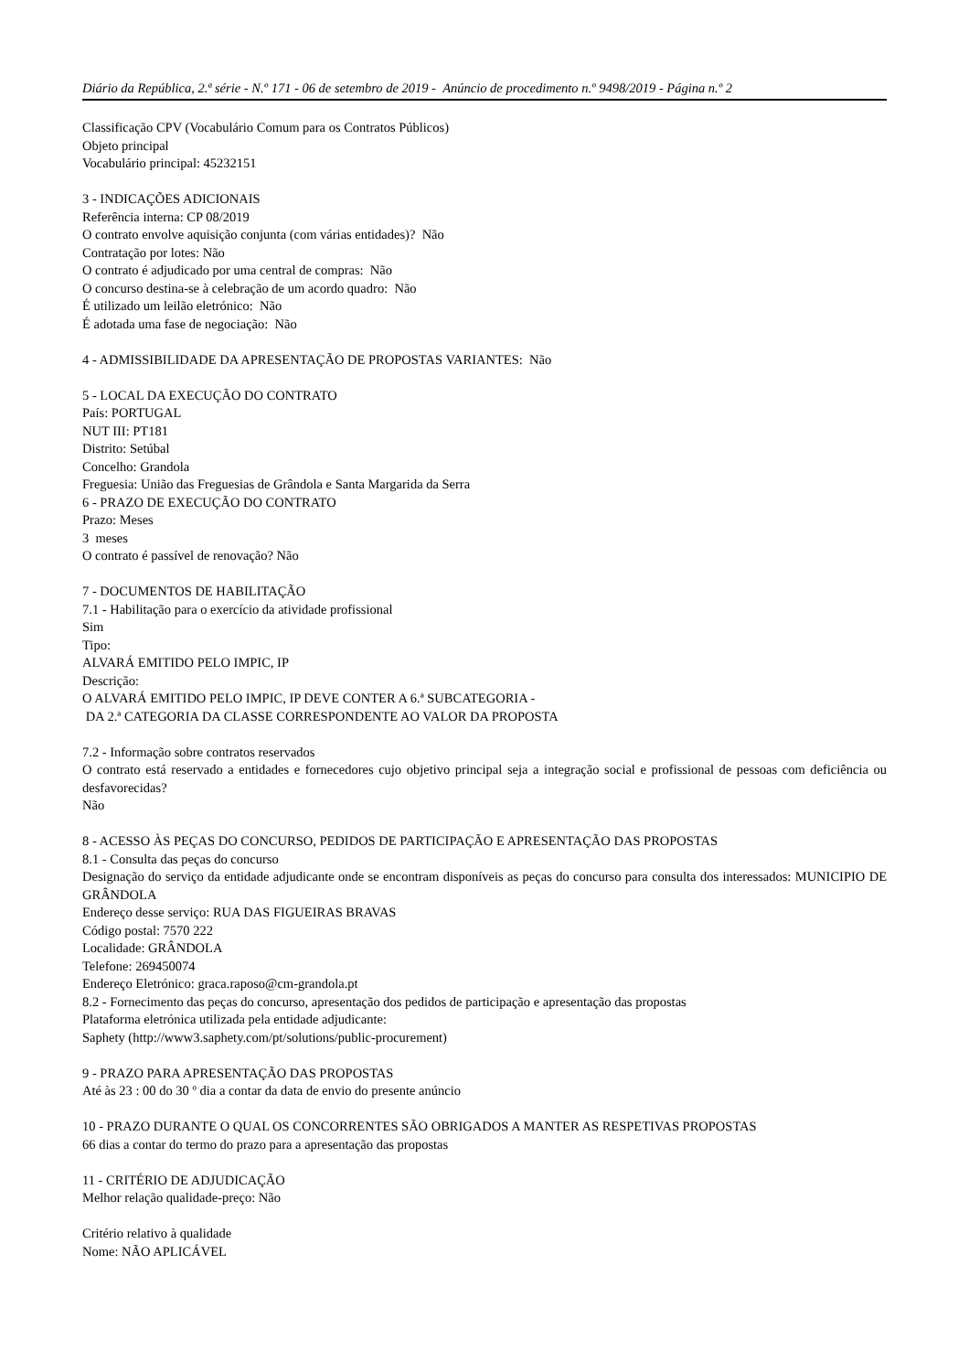Diário da República, 2.ª série - N.º 171 - 06 de setembro de 2019 - Anúncio de procedimento n.º 9498/2019 - Página n.º 2
Classificação CPV (Vocabulário Comum para os Contratos Públicos)
Objeto principal
Vocabulário principal: 45232151
3 - INDICAÇÕES ADICIONAIS
Referência interna: CP 08/2019
O contrato envolve aquisição conjunta (com várias entidades)? Não
Contratação por lotes: Não
O contrato é adjudicado por uma central de compras: Não
O concurso destina-se à celebração de um acordo quadro: Não
É utilizado um leilão eletrónico: Não
É adotada uma fase de negociação: Não
4 - ADMISSIBILIDADE DA APRESENTAÇÃO DE PROPOSTAS VARIANTES: Não
5 - LOCAL DA EXECUÇÃO DO CONTRATO
País: PORTUGAL
NUT III: PT181
Distrito: Setúbal
Concelho: Grandola
Freguesia: União das Freguesias de Grândola e Santa Margarida da Serra
6 - PRAZO DE EXECUÇÃO DO CONTRATO
Prazo: Meses
3 meses
O contrato é passível de renovação? Não
7 - DOCUMENTOS DE HABILITAÇÃO
7.1 - Habilitação para o exercício da atividade profissional
Sim
Tipo:
ALVARÁ EMITIDO PELO IMPIC, IP
Descrição:
O ALVARÁ EMITIDO PELO IMPIC, IP DEVE CONTER A 6.ª SUBCATEGORIA -
DA 2.ª CATEGORIA DA CLASSE CORRESPONDENTE AO VALOR DA PROPOSTA
7.2 - Informação sobre contratos reservados
O contrato está reservado a entidades e fornecedores cujo objetivo principal seja a integração social e profissional de pessoas com deficiência ou desfavorecidas?
Não
8 - ACESSO ÀS PEÇAS DO CONCURSO, PEDIDOS DE PARTICIPAÇÃO E APRESENTAÇÃO DAS PROPOSTAS
8.1 - Consulta das peças do concurso
Designação do serviço da entidade adjudicante onde se encontram disponíveis as peças do concurso para consulta dos interessados: MUNICIPIO DE GRÂNDOLA
Endereço desse serviço: RUA DAS FIGUEIRAS BRAVAS
Código postal: 7570 222
Localidade: GRÂNDOLA
Telefone: 269450074
Endereço Eletrónico: graca.raposo@cm-grandola.pt
8.2 - Fornecimento das peças do concurso, apresentação dos pedidos de participação e apresentação das propostas
Plataforma eletrónica utilizada pela entidade adjudicante:
Saphety (http://www3.saphety.com/pt/solutions/public-procurement)
9 - PRAZO PARA APRESENTAÇÃO DAS PROPOSTAS
Até às 23 : 00 do 30 º dia a contar da data de envio do presente anúncio
10 - PRAZO DURANTE O QUAL OS CONCORRENTES SÃO OBRIGADOS A MANTER AS RESPETIVAS PROPOSTAS
66 dias a contar do termo do prazo para a apresentação das propostas
11 - CRITÉRIO DE ADJUDICAÇÃO
Melhor relação qualidade-preço: Não
Critério relativo à qualidade
Nome: NÃO APLICÁVEL